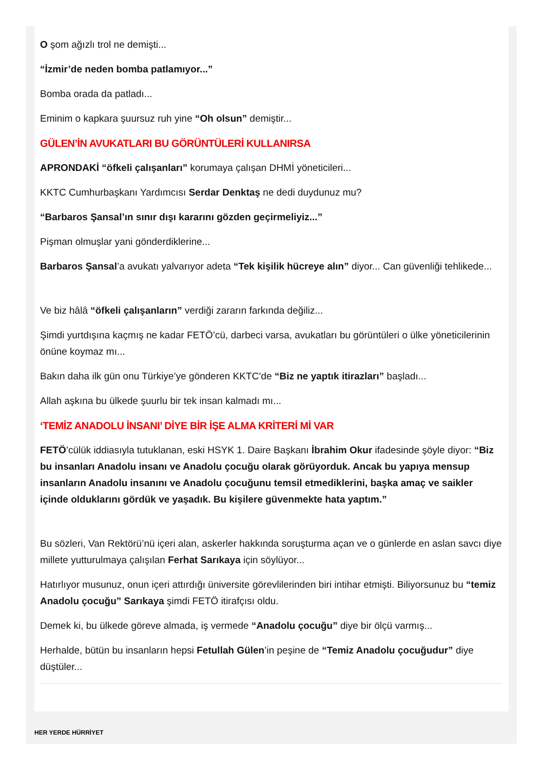O şom ağızlı trol ne demişti...
“İzmir’de neden bomba patlamıyor...”
Bomba orada da patladı...
Eminim o kapkara şuursuz ruh yine “Oh olsun” demiştir...
GÜLEN’İN AVUKATLARI BU GÖRÜNTÜLERİ KULLANIRSA
APRONDAKİ “öfkeli çalışanları” korumaya çalışan DHMİ yöneticileri...
KKTC Cumhurbaşkanı Yardımcısı Serdar Denktaş ne dedi duydunuz mu?
“Barbaros Şansal’ın sınır dışı kararını gözden geçirmeliyiz...”
Pişman olmuşlar yani gönderdiklerine...
Barbaros Şansal’a avukatı yalvarıyor adeta “Tek kişilik hücreye alın” diyor... Can güvenliği tehlikede...
Ve biz hâlâ “öfkeli çalışanların” verdiği zararın farkında değiliz...
Şimdi yurtdışına kaçmış ne kadar FETÖ’cü, darbeci varsa, avukatları bu görüntüleri o ülke yöneticilerinin önüne koymaz mı...
Bakın daha ilk gün onu Türkiye’ye gönderen KKTC’de “Biz ne yaptık itirazları” başladı...
Allah aşkına bu ülkede şuurlu bir tek insan kalmadı mı...
‘TEMİZ ANADOLU İNSANI’ DİYE BİR İŞE ALMA KRİTERİ Mİ VAR
FETÖ’cülük iddiasıyla tutuklanan, eski HSYK 1. Daire Başkanı İbrahim Okur ifadesinde şöyle diyor: “Biz bu insanları Anadolu insanı ve Anadolu çocuğu olarak görüyorduk. Ancak bu yapıya mensup insanların Anadolu insanını ve Anadolu çocuğunu temsil etmediklerini, başka amaç ve saikler içinde olduklarını gördük ve yaşadık. Bu kişilere güvenmekte hata yaptım.”
Bu sözleri, Van Rektörü’nü içeri alan, askerler hakkında soruşturma açan ve o günlerde en aslan savcı diye millete yutturulmaya çalışılan Ferhat Sarıkaya için söylüyor...
Hatırlıyor musunuz, onun içeri attırdığı üniversite görevlilerinden biri intihar etmişti. Biliyorsunuz bu “temiz Anadolu çocuğu” Sarıkaya şimdi FETÖ itirafçısı oldu.
Demek ki, bu ülkede göreve almada, iş vermede “Anadolu çocuğu” diye bir ölçü varmış...
Herhalde, bütün bu insanların hepsi Fetullah Gülen’in peşine de “Temiz Anadolu çocuğudur” diye düştüler...
HER YERDE HÜRRİYET